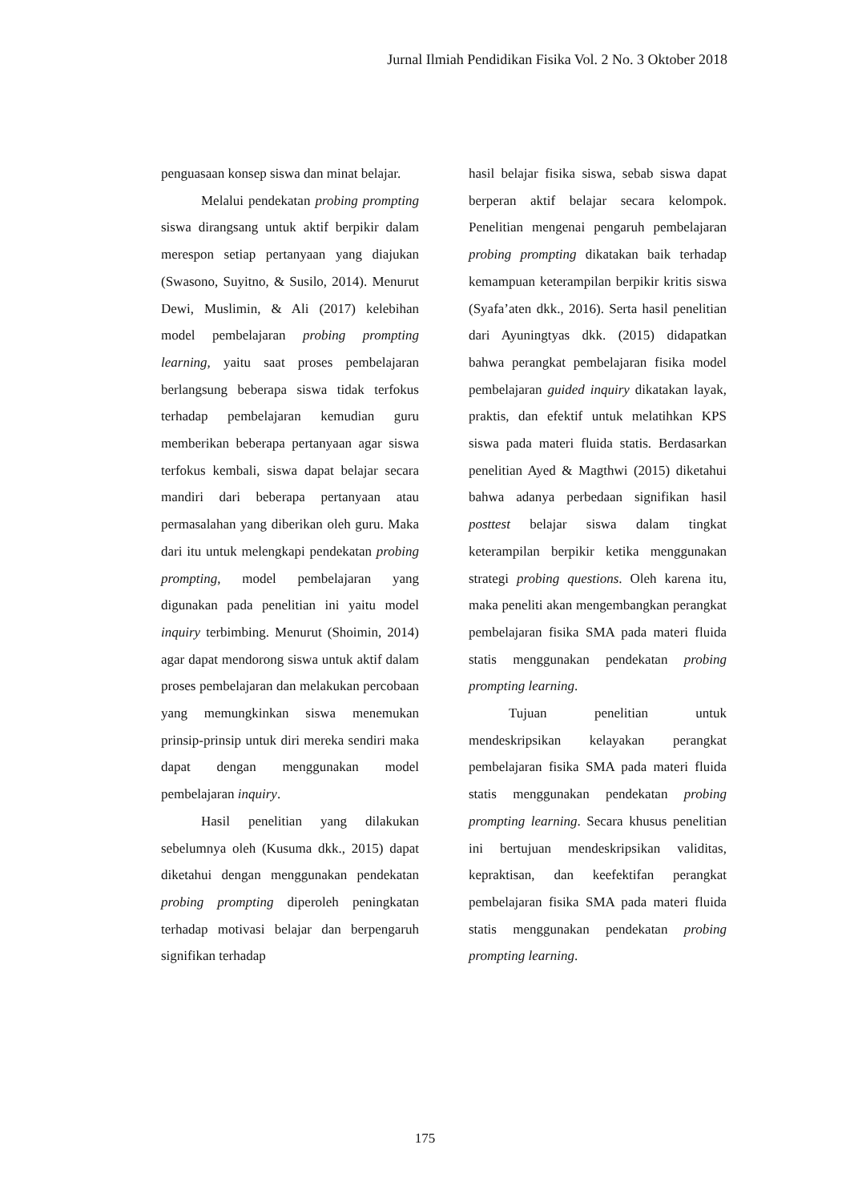Jurnal Ilmiah Pendidikan Fisika Vol. 2 No. 3 Oktober 2018
penguasaan konsep siswa dan minat belajar.
Melalui pendekatan probing prompting siswa dirangsang untuk aktif berpikir dalam merespon setiap pertanyaan yang diajukan (Swasono, Suyitno, & Susilo, 2014). Menurut Dewi, Muslimin, & Ali (2017) kelebihan model pembelajaran probing prompting learning, yaitu saat proses pembelajaran berlangsung beberapa siswa tidak terfokus terhadap pembelajaran kemudian guru memberikan beberapa pertanyaan agar siswa terfokus kembali, siswa dapat belajar secara mandiri dari beberapa pertanyaan atau permasalahan yang diberikan oleh guru. Maka dari itu untuk melengkapi pendekatan probing prompting, model pembelajaran yang digunakan pada penelitian ini yaitu model inquiry terbimbing. Menurut (Shoimin, 2014) agar dapat mendorong siswa untuk aktif dalam proses pembelajaran dan melakukan percobaan yang memungkinkan siswa menemukan prinsip-prinsip untuk diri mereka sendiri maka dapat dengan menggunakan model pembelajaran inquiry.
Hasil penelitian yang dilakukan sebelumnya oleh (Kusuma dkk., 2015) dapat diketahui dengan menggunakan pendekatan probing prompting diperoleh peningkatan terhadap motivasi belajar dan berpengaruh signifikan terhadap
hasil belajar fisika siswa, sebab siswa dapat berperan aktif belajar secara kelompok. Penelitian mengenai pengaruh pembelajaran probing prompting dikatakan baik terhadap kemampuan keterampilan berpikir kritis siswa (Syafa’aten dkk., 2016). Serta hasil penelitian dari Ayuningtyas dkk. (2015) didapatkan bahwa perangkat pembelajaran fisika model pembelajaran guided inquiry dikatakan layak, praktis, dan efektif untuk melatihkan KPS siswa pada materi fluida statis. Berdasarkan penelitian Ayed & Magthwi (2015) diketahui bahwa adanya perbedaan signifikan hasil posttest belajar siswa dalam tingkat keterampilan berpikir ketika menggunakan strategi probing questions. Oleh karena itu, maka peneliti akan mengembangkan perangkat pembelajaran fisika SMA pada materi fluida statis menggunakan pendekatan probing prompting learning.
Tujuan penelitian untuk mendeskripsikan kelayakan perangkat pembelajaran fisika SMA pada materi fluida statis menggunakan pendekatan probing prompting learning. Secara khusus penelitian ini bertujuan mendeskripsikan validitas, kepraktisan, dan keefektifan perangkat pembelajaran fisika SMA pada materi fluida statis menggunakan pendekatan probing prompting learning.
175